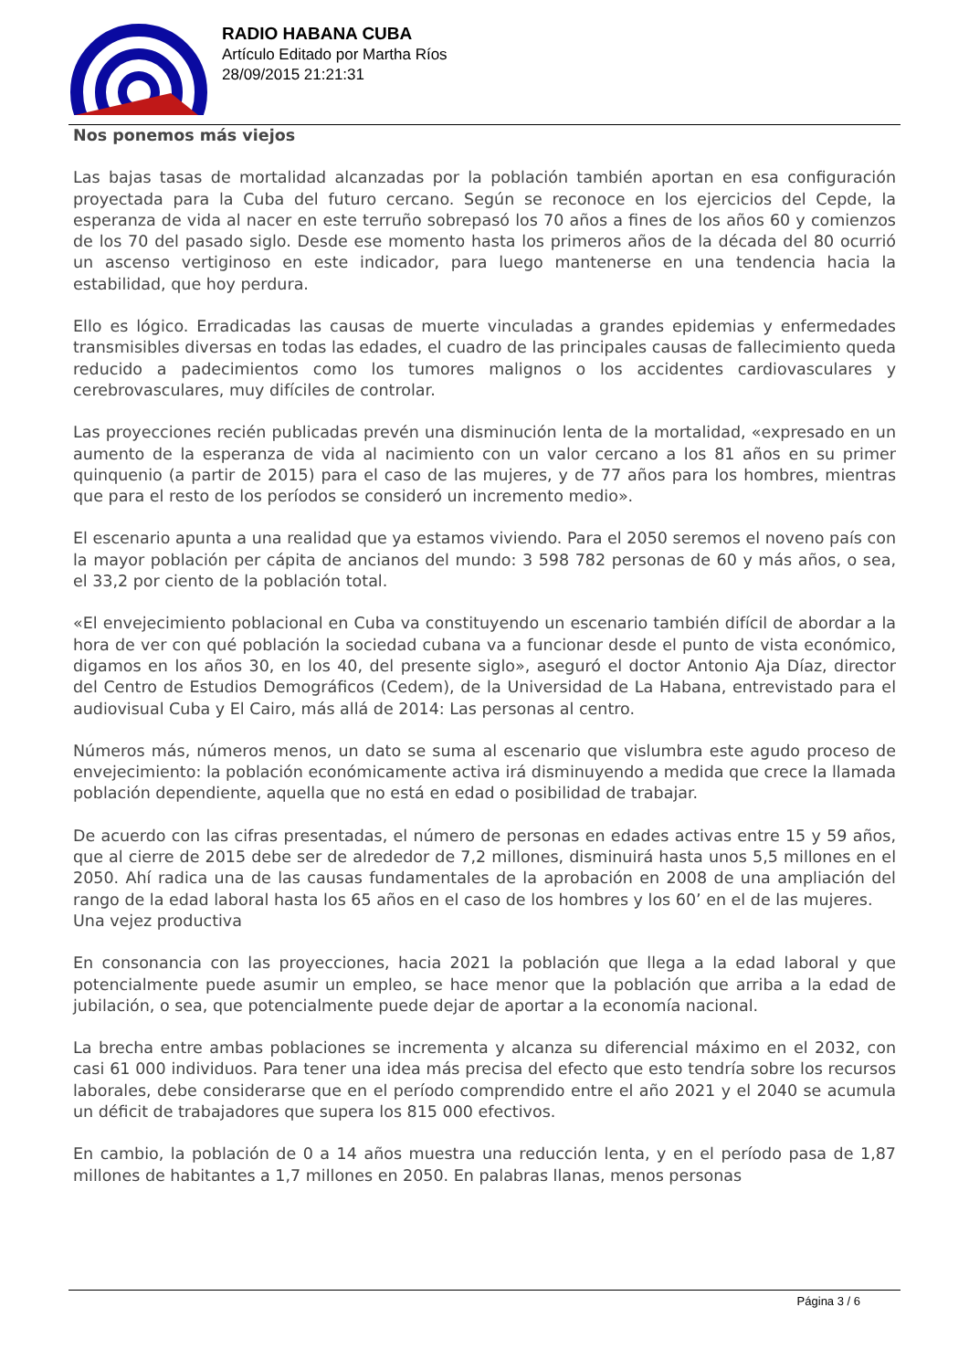RADIO HABANA CUBA
Artículo Editado por Martha Ríos
28/09/2015 21:21:31
Nos ponemos más viejos
Las bajas tasas de mortalidad alcanzadas por la población también aportan en esa configuración proyectada para la Cuba del futuro cercano. Según se reconoce en los ejercicios del Cepde, la esperanza de vida al nacer en este terruño sobrepasó los 70 años a fines de los años 60 y comienzos de los 70 del pasado siglo. Desde ese momento hasta los primeros años de la década del 80 ocurrió un ascenso vertiginoso en este indicador, para luego mantenerse en una tendencia hacia la estabilidad, que hoy perdura.
Ello es lógico. Erradicadas las causas de muerte vinculadas a grandes epidemias y enfermedades transmisibles diversas en todas las edades, el cuadro de las principales causas de fallecimiento queda reducido a padecimientos como los tumores malignos o los accidentes cardiovasculares y cerebrovasculares, muy difíciles de controlar.
Las proyecciones recién publicadas prevén una disminución lenta de la mortalidad, «expresado en un aumento de la esperanza de vida al nacimiento con un valor cercano a los 81 años en su primer quinquenio (a partir de 2015) para el caso de las mujeres, y de 77 años para los hombres, mientras que para el resto de los períodos se consideró un incremento medio».
El escenario apunta a una realidad que ya estamos viviendo. Para el 2050 seremos el noveno país con la mayor población per cápita de ancianos del mundo: 3 598 782 personas de 60 y más años, o sea, el 33,2 por ciento de la población total.
«El envejecimiento poblacional en Cuba va constituyendo un escenario también difícil de abordar a la hora de ver con qué población la sociedad cubana va a funcionar desde el punto de vista económico, digamos en los años 30, en los 40, del presente siglo», aseguró el doctor Antonio Aja Díaz, director del Centro de Estudios Demográficos (Cedem), de la Universidad de La Habana, entrevistado para el audiovisual Cuba y El Cairo, más allá de 2014: Las personas al centro.
Números más, números menos, un dato se suma al escenario que vislumbra este agudo proceso de envejecimiento: la población económicamente activa irá disminuyendo a medida que crece la llamada población dependiente, aquella que no está en edad o posibilidad de trabajar.
De acuerdo con las cifras presentadas, el número de personas en edades activas entre 15 y 59 años, que al cierre de 2015 debe ser de alrededor de 7,2 millones, disminuirá hasta unos 5,5 millones en el 2050. Ahí radica una de las causas fundamentales de la aprobación en 2008 de una ampliación del rango de la edad laboral hasta los 65 años en el caso de los hombres y los 60’ en el de las mujeres.
Una vejez productiva
En consonancia con las proyecciones, hacia 2021 la población que llega a la edad laboral y que potencialmente puede asumir un empleo, se hace menor que la población que arriba a la edad de jubilación, o sea, que potencialmente puede dejar de aportar a la economía nacional.
La brecha entre ambas poblaciones se incrementa y alcanza su diferencial máximo en el 2032, con casi 61 000 individuos. Para tener una idea más precisa del efecto que esto tendría sobre los recursos laborales, debe considerarse que en el período comprendido entre el año 2021 y el 2040 se acumula un déficit de trabajadores que supera los 815 000 efectivos.
En cambio, la población de 0 a 14 años muestra una reducción lenta, y en el período pasa de 1,87 millones de habitantes a 1,7 millones en 2050. En palabras llanas, menos personas
Página 3 / 6